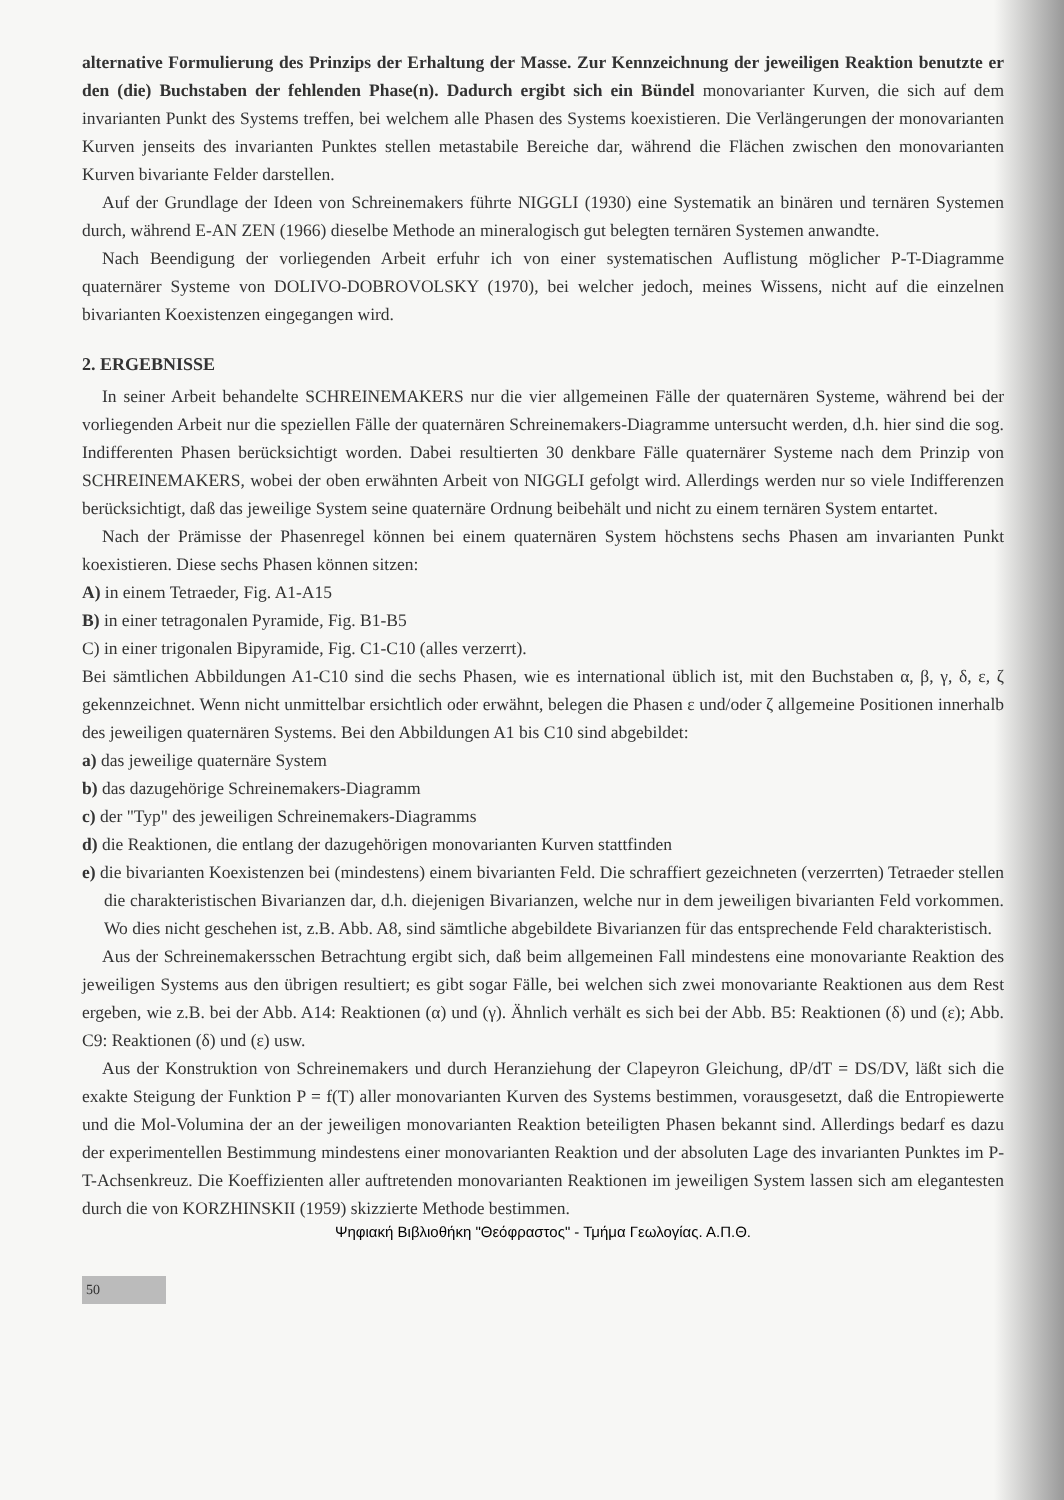alternative Formulierung des Prinzips der Erhaltung der Masse. Zur Kennzeichnung der jeweiligen Reaktion benutzte er den (die) Buchstaben der fehlenden Phase(n). Dadurch ergibt sich ein Bündel monovarianter Kurven, die sich auf dem invarianten Punkt des Systems treffen, bei welchem alle Phasen des Systems koexistieren. Die Verlängerungen der monovarianten Kurven jenseits des invarianten Punktes stellen metastabile Bereiche dar, während die Flächen zwischen den monovarianten Kurven bivariante Felder darstellen.
Auf der Grundlage der Ideen von Schreinemakers führte NIGGLI (1930) eine Systematik an binären und ternären Systemen durch, während E-AN ZEN (1966) dieselbe Methode an mineralogisch gut belegten ternären Systemen anwandte.
Nach Beendigung der vorliegenden Arbeit erfuhr ich von einer systematischen Auflistung möglicher P-T-Diagramme quaternärer Systeme von DOLIVO-DOBROVOLSKY (1970), bei welcher jedoch, meines Wissens, nicht auf die einzelnen bivarianten Koexistenzen eingegangen wird.
2. ERGEBNISSE
In seiner Arbeit behandelte SCHREINEMAKERS nur die vier allgemeinen Fälle der quaternären Systeme, während bei der vorliegenden Arbeit nur die speziellen Fälle der quaternären Schreinemakers-Diagramme untersucht werden, d.h. hier sind die sog. Indifferenten Phasen berücksichtigt worden. Dabei resultierten 30 denkbare Fälle quaternärer Systeme nach dem Prinzip von SCHREINEMAKERS, wobei der oben erwähnten Arbeit von NIGGLI gefolgt wird. Allerdings werden nur so viele Indifferenzen berücksichtigt, daß das jeweilige System seine quaternäre Ordnung beibehält und nicht zu einem ternären System entartet.
Nach der Prämisse der Phasenregel können bei einem quaternären System höchstens sechs Phasen am invarianten Punkt koexistieren. Diese sechs Phasen können sitzen:
A) in einem Tetraeder, Fig. A1-A15
B) in einer tetragonalen Pyramide, Fig. B1-B5
C) in einer trigonalen Bipyramide, Fig. C1-C10 (alles verzerrt).
Bei sämtlichen Abbildungen A1-C10 sind die sechs Phasen, wie es international üblich ist, mit den Buchstaben α, β, γ, δ, ε, ζ gekennzeichnet. Wenn nicht unmittelbar ersichtlich oder erwähnt, belegen die Phasen ε und/oder ζ allgemeine Positionen innerhalb des jeweiligen quaternären Systems. Bei den Abbildungen A1 bis C10 sind abgebildet:
a) das jeweilige quaternäre System
b) das dazugehörige Schreinemakers-Diagramm
c) der "Typ" des jeweiligen Schreinemakers-Diagramms
d) die Reaktionen, die entlang der dazugehörigen monovarianten Kurven stattfinden
e) die bivarianten Koexistenzen bei (mindestens) einem bivarianten Feld. Die schraffiert gezeichneten (verzerrten) Tetraeder stellen die charakteristischen Bivarianzen dar, d.h. diejenigen Bivarianzen, welche nur in dem jeweiligen bivarianten Feld vorkommen. Wo dies nicht geschehen ist, z.B. Abb. A8, sind sämtliche abgebildete Bivarianzen für das entsprechende Feld charakteristisch.
Aus der Schreinemakersschen Betrachtung ergibt sich, daß beim allgemeinen Fall mindestens eine monovariante Reaktion des jeweiligen Systems aus den übrigen resultiert; es gibt sogar Fälle, bei welchen sich zwei monovariante Reaktionen aus dem Rest ergeben, wie z.B. bei der Abb. A14: Reaktionen (α) und (γ). Ähnlich verhält es sich bei der Abb. B5: Reaktionen (δ) und (ε); Abb. C9: Reaktionen (δ) und (ε) usw.
Aus der Konstruktion von Schreinemakers und durch Heranziehung der Clapeyron Gleichung, dP/dT = DS/DV, läßt sich die exakte Steigung der Funktion P = f(T) aller monovarianten Kurven des Systems bestimmen, vorausgesetzt, daß die Entropiewerte und die Mol-Volumina der an der jeweiligen monovarianten Reaktion beteiligten Phasen bekannt sind. Allerdings bedarf es dazu der experimentellen Bestimmung mindestens einer monovarianten Reaktion und der absoluten Lage des invarianten Punktes im P-T-Achsenkreuz. Die Koeffizienten aller auftretenden monovarianten Reaktionen im jeweiligen System lassen sich am elegantesten durch die von KORZHINSKII (1959) skizzierte Methode bestimmen.
Ψηφιακή Βιβλιοθήκη "Θεόφραστος" - Τμήμα Γεωλογίας. Α.Π.Θ.
50